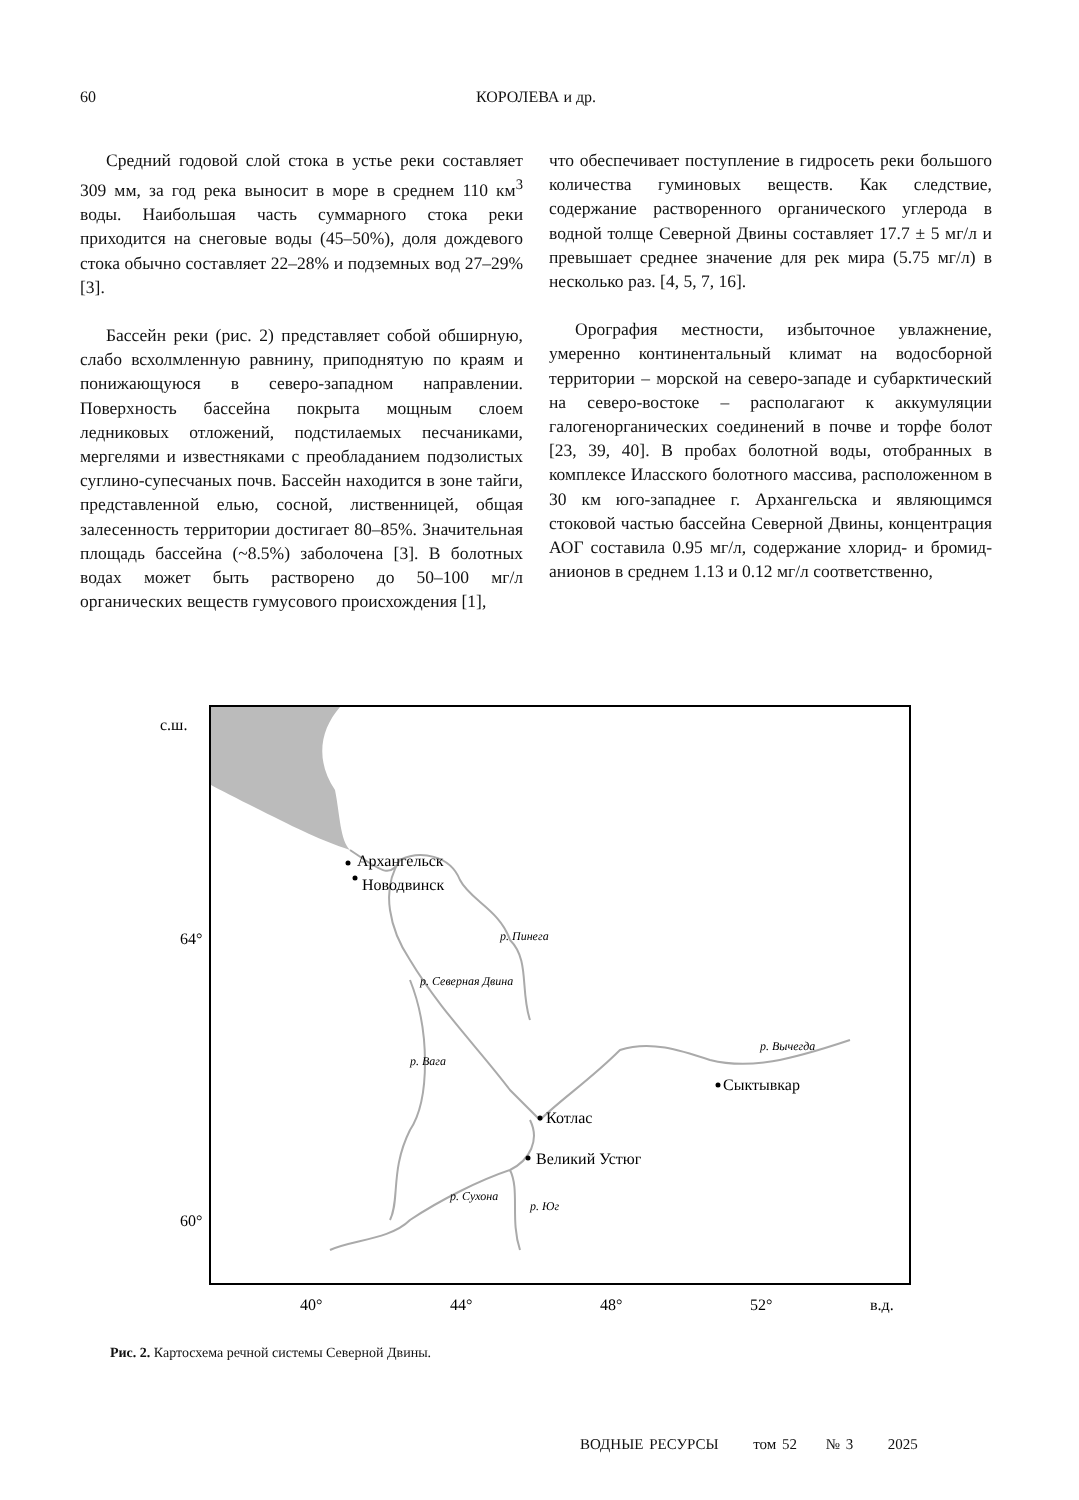60 КОРОЛЕВА и др.
Средний годовой слой стока в устье реки составляет 309 мм, за год река выносит в море в среднем 110 км<sup>3</sup> воды. Наибольшая часть суммарного стока реки приходится на снеговые воды (45–50%), доля дождевого стока обычно составляет 22–28% и подземных вод 27–29% [3].
Бассейн реки (рис. 2) представляет собой обширную, слабо всхолмленную равнину, приподнятую по краям и понижающуюся в северо-западном направлении. Поверхность бассейна покрыта мощным слоем ледниковых отложений, подстилаемых песчаниками, мергелями и известняками с преобладанием подзолистых суглино-супесчаных почв. Бассейн находится в зоне тайги, представленной елью, сосной, лиственницей, общая залесенность территории достигает 80–85%. Значительная площадь бассейна (~8.5%) заболочена [3]. В болотных водах может быть растворено до 50–100 мг/л органических веществ гумусового происхождения [1],
что обеспечивает поступление в гидросеть реки большого количества гуминовых веществ. Как следствие, содержание растворенного органического углерода в водной толще Северной Двины составляет 17.7 ± 5 мг/л и превышает среднее значение для рек мира (5.75 мг/л) в несколько раз. [4, 5, 7, 16].
Орография местности, избыточное увлажнение, умеренно континентальный климат на водосборной территории – морской на северо-западе и субарктический на северо-востоке – располагают к аккумуляции галогенорганических соединений в почве и торфе болот [23, 39, 40]. В пробах болотной воды, отобранных в комплексе Иласского болотного массива, расположенном в 30 км юго-западнее г. Архангельска и являющимся стоковой частью бассейна Северной Двины, концентрация АОГ составила 0.95 мг/л, содержание хлорид- и бромид-анионов в среднем 1.13 и 0.12 мг/л соответственно,
с.ш.
64°
60°
40°
44°
48°
52°
в.д.
Архангельск
Новодвинск
Котлас
Великий Устюг
Сыктывкар
р. Пинега
р. Северная Двина
р. Вага
р. Сухона
р. Юг
р. Вычегда
Рис. 2. Картосхема речной системы Северной Двины.
ВОДНЫЕ РЕСУРСЫ том 52 № 3 2025